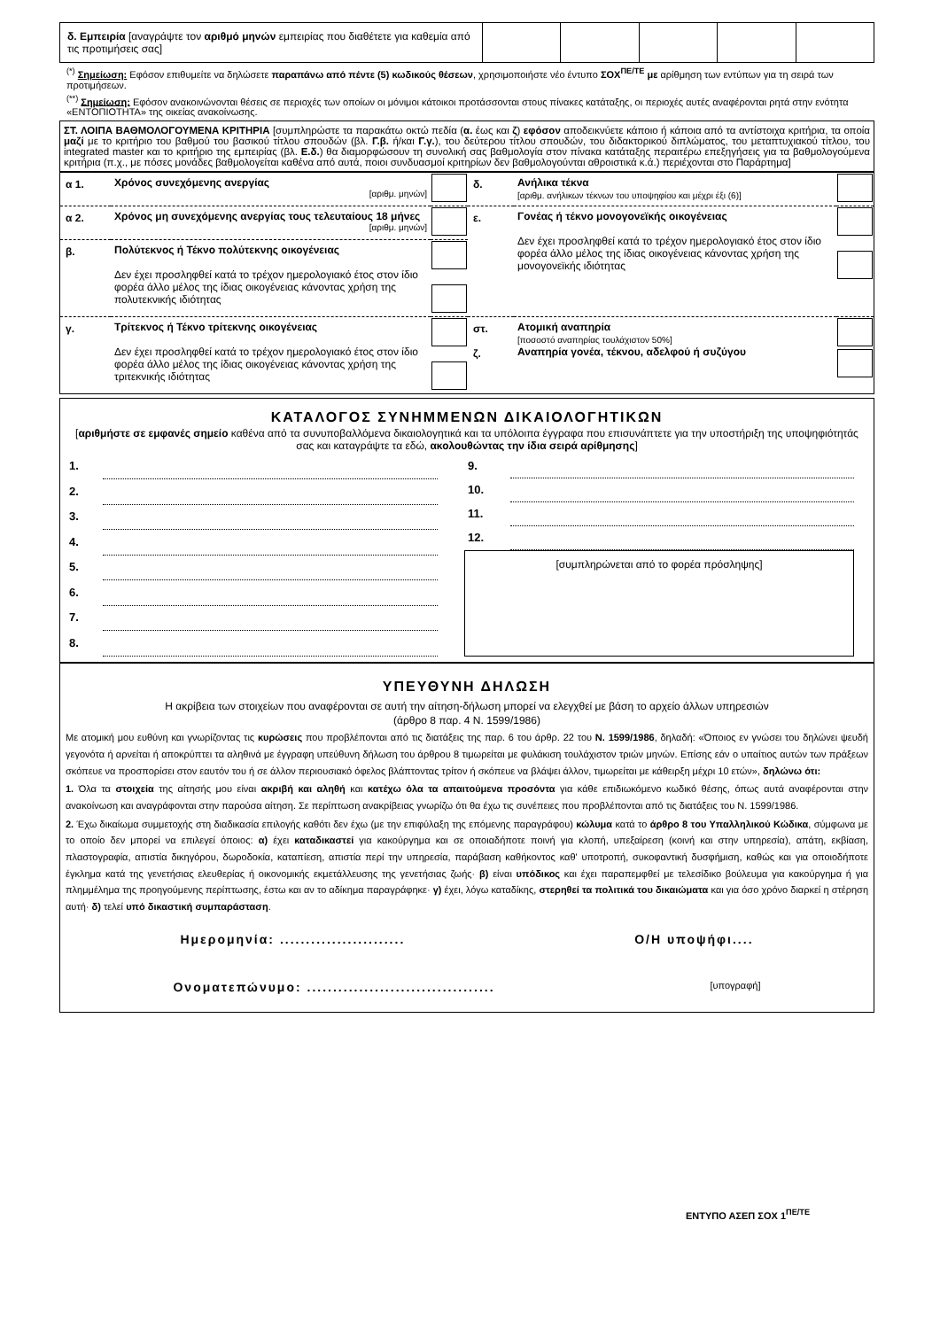| δ. Εμπειρία [αναγράψτε τον αριθμό μηνών εμπειρίας που διαθέτετε για καθεμία από τις προτιμήσεις σας] | | | | | |
<sup>(*)</sup> Σημείωση: Εφόσον επιθυμείτε να δηλώσετε παραπάνω από πέντε (5) κωδικούς θέσεων, χρησιμοποιήστε νέο έντυπο ΣΟΧ<sup>ΠΕ/ΤΕ</sup> με αρίθμηση των εντύπων για τη σειρά των προτιμήσεων.
<sup>(**)</sup> Σημείωση: Εφόσον ανακοινώνονται θέσεις σε περιοχές των οποίων οι μόνιμοι κάτοικοι προτάσσονται στους πίνακες κατάταξης, οι περιοχές αυτές αναφέρονται ρητά στην ενότητα «ΕΝΤΟΠΙΟΤΗΤΑ» της οικείας ανακοίνωσης.
ΣΤ. ΛΟΙΠΑ ΒΑΘΜΟΛΟΓΟΥΜΕΝΑ ΚΡΙΤΗΡΙΑ [συμπληρώστε τα παρακάτω οκτώ πεδία (α. έως και ζ) εφόσον αποδεικνύετε κάποιο ή κάποια από τα αντίστοιχα κριτήρια, τα οποία μαζί με το κριτήριο του βαθμού του βασικού τίτλου σπουδών (βλ. Γ.β. ή/και Γ.γ.), του δεύτερου τίτλου σπουδών, του διδακτορικού διπλώματος, του μεταπτυχιακού τίτλου, του integrated master και το κριτήριο της εμπειρίας (βλ. Ε.δ.) θα διαμορφώσουν τη συνολική σας βαθμολογία στον πίνακα κατάταξης περαιτέρω επεξηγήσεις για τα βαθμολογούμενα κριτήρια (π.χ., με πόσες μονάδες βαθμολογείται καθένα από αυτά, ποιοι συνδυασμοί κριτηρίων δεν βαθμολογούνται αθροιστικά κ.ά.) περιέχονται στο Παράρτημα]
| α 1. | Χρόνος συνεχόμενης ανεργίας [αριθμ. μηνών] | | δ. | Ανήλικα τέκνα [αριθμ. ανήλικων τέκνων του υποψηφίου και μέχρι έξι (6)] | |
| α 2. | Χρόνος μη συνεχόμενης ανεργίας τους τελευταίους 18 μήνες [αριθμ. μηνών] | | ε. | Γονέας ή τέκνο μονογονεϊκής οικογένειας Δεν έχει προσληφθεί κατά το τρέχον ημερολογιακό έτος στον ίδιο φορέα άλλο μέλος της ίδιας οικογένειας κάνοντας χρήση της μονογονεϊκής ιδιότητας | |
| β. | Πολύτεκνος ή Τέκνο πολύτεκνης οικογένειας Δεν έχει προσληφθεί κατά το τρέχον ημερολογιακό έτος στον ίδιο φορέα άλλο μέλος της ίδιας οικογένειας κάνοντας χρήση της πολυτεκνικής ιδιότητας | | | | |
| γ. | Τρίτεκνος ή Τέκνο τρίτεκνης οικογένειας Δεν έχει προσληφθεί κατά το τρέχον ημερολογιακό έτος στον ίδιο φορέα άλλο μέλος της ίδιας οικογένειας κάνοντας χρήση της τριτεκνικής ιδιότητας | | στ. ζ. | Ατομική αναπηρία [ποσοστό αναπηρίας τουλάχιστον 50%] Αναπηρία γονέα, τέκνου, αδελφού ή συζύγου | |
ΚΑΤΑΛΟΓΟΣ ΣΥΝΗΜΜΕΝΩΝ ΔΙΚΑΙΟΛΟΓΗΤΙΚΩΝ
[αριθμήστε σε εμφανές σημείο καθένα από τα συνυποβαλλόμενα δικαιολογητικά και τα υπόλοιπα έγγραφα που επισυνάπτετε για την υποστήριξη της υποψηφιότητάς σας και καταγράψτε τα εδώ, ακολουθώντας την ίδια σειρά αρίθμησης]
| 1. | |
| 2. | |
| 3. | |
| 4. | |
| 5. | |
| 6. | |
| 7. | |
| 8. | |
| 9. | |
| 10. | |
| 11. | |
| 12. | |
[συμπληρώνεται από το φορέα πρόσληψης]
ΥΠΕΥΘΥΝΗ ΔΗΛΩΣΗ
Η ακρίβεια των στοιχείων που αναφέρονται σε αυτή την αίτηση-δήλωση μπορεί να ελεγχθεί με βάση το αρχείο άλλων υπηρεσιών
(άρθρο 8 παρ. 4 Ν. 1599/1986)
Με ατομική μου ευθύνη και γνωρίζοντας τις κυρώσεις που προβλέπονται από τις διατάξεις της παρ. 6 του άρθρ. 22 του Ν. 1599/1986, δηλαδή: «Όποιος εν γνώσει του δηλώνει ψευδή γεγονότα ή αρνείται ή αποκρύπτει τα αληθινά με έγγραφη υπεύθυνη δήλωση του άρθρου 8 τιμωρείται με φυλάκιση τουλάχιστον τριών μηνών. Επίσης εάν ο υπαίτιος αυτών των πράξεων σκόπευε να προσπορίσει στον εαυτόν του ή σε άλλον περιουσιακό όφελος βλάπτοντας τρίτον ή σκόπευε να βλάψει άλλον, τιμωρείται με κάθειρξη μέχρι 10 ετών», δηλώνω ότι:
1. Όλα τα στοιχεία της αίτησής μου είναι ακριβή και αληθή και κατέχω όλα τα απαιτούμενα προσόντα για κάθε επιδιωκόμενο κωδικό θέσης, όπως αυτά αναφέρονται στην ανακοίνωση και αναγράφονται στην παρούσα αίτηση. Σε περίπτωση ανακρίβειας γνωρίζω ότι θα έχω τις συνέπειες που προβλέπονται από τις διατάξεις του Ν. 1599/1986.
2. Έχω δικαίωμα συμμετοχής στη διαδικασία επιλογής καθότι δεν έχω (με την επιφύλαξη της επόμενης παραγράφου) κώλυμα κατά το άρθρο 8 του Υπαλληλικού Κώδικα, σύμφωνα με το οποίο δεν μπορεί να επιλεγεί όποιος: α) έχει καταδικαστεί για κακούργημα και σε οποιαδήποτε ποινή για κλοπή, υπεξαίρεση (κοινή και στην υπηρεσία), απάτη, εκβίαση, πλαστογραφία, απιστία δικηγόρου, δωροδοκία, καταπίεση, απιστία περί την υπηρεσία, παράβαση καθήκοντος καθ' υποτροπή, συκοφαντική δυσφήμιση, καθώς και για οποιοδήποτε έγκλημα κατά της γενετήσιας ελευθερίας ή οικονομικής εκμετάλλευσης της γενετήσιας ζωής· β) είναι υπόδικος και έχει παραπεμφθεί με τελεσίδικο βούλευμα για κακούργημα ή για πλημμέλημα της προηγούμενης περίπτωσης, έστω και αν το αδίκημα παραγράφηκε· γ) έχει, λόγω καταδίκης, στερηθεί τα πολιτικά του δικαιώματα και για όσο χρόνο διαρκεί η στέρηση αυτή· δ) τελεί υπό δικαστική συμπαράσταση.
Ημερομηνία: ........................ Ο/Η υποψήφι....
Ονοματεπώνυμο: .................................... [υπογραφή]
ΕΝΤΥΠΟ ΑΣΕΠ ΣΟΧ 1<sup>ΠΕ/ΤΕ</sup>